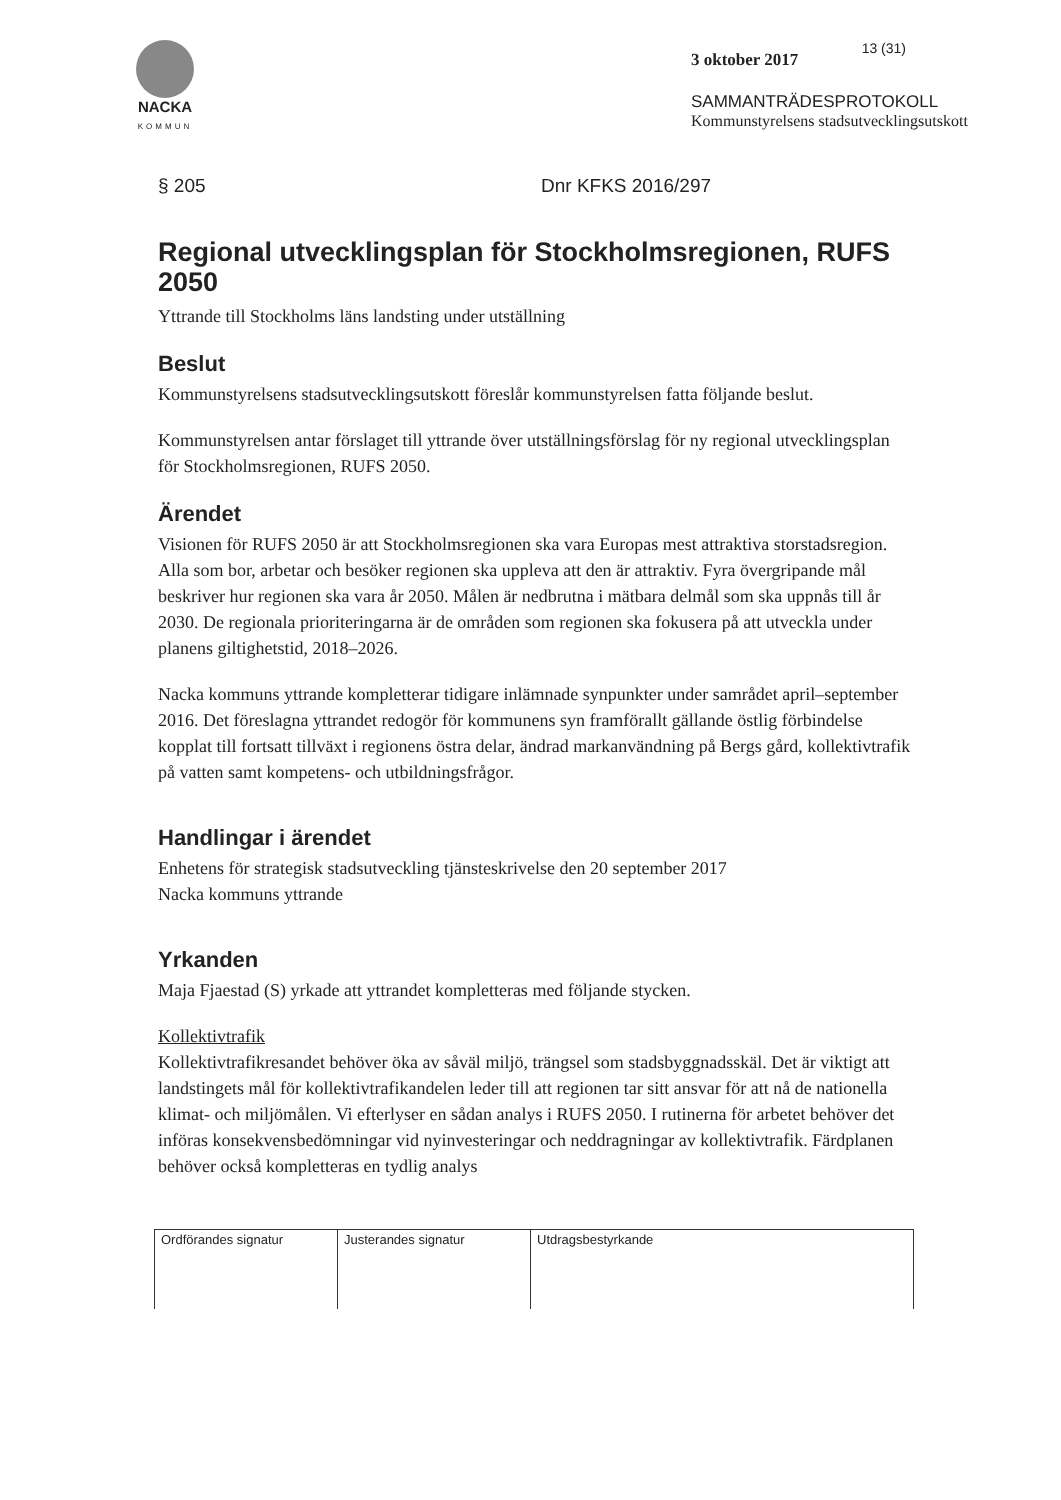NACKA
KOMMUN
13 (31)
3 oktober 2017
SAMMANTRÄDESPROTOKOLL
Kommunstyrelsens stadsutvecklingsutskott
§ 205 Dnr KFKS 2016/297
Regional utvecklingsplan för Stockholmsregionen, RUFS 2050
Yttrande till Stockholms läns landsting under utställning
Beslut
Kommunstyrelsens stadsutvecklingsutskott föreslår kommunstyrelsen fatta följande beslut.
Kommunstyrelsen antar förslaget till yttrande över utställningsförslag för ny regional utvecklingsplan för Stockholmsregionen, RUFS 2050.
Ärendet
Visionen för RUFS 2050 är att Stockholmsregionen ska vara Europas mest attraktiva storstadsregion. Alla som bor, arbetar och besöker regionen ska uppleva att den är attraktiv. Fyra övergripande mål beskriver hur regionen ska vara år 2050. Målen är nedbrutna i mätbara delmål som ska uppnås till år 2030. De regionala prioriteringarna är de områden som regionen ska fokusera på att utveckla under planens giltighetstid, 2018–2026.
Nacka kommuns yttrande kompletterar tidigare inlämnade synpunkter under samrådet april–september 2016. Det föreslagna yttrandet redogör för kommunens syn framförallt gällande östlig förbindelse kopplat till fortsatt tillväxt i regionens östra delar, ändrad markanvändning på Bergs gård, kollektivtrafik på vatten samt kompetens- och utbildningsfrågor.
Handlingar i ärendet
Enhetens för strategisk stadsutveckling tjänsteskrivelse den 20 september 2017
Nacka kommuns yttrande
Yrkanden
Maja Fjaestad (S) yrkade att yttrandet kompletteras med följande stycken.
Kollektivtrafik
Kollektivtrafikresandet behöver öka av såväl miljö, trängsel som stadsbyggnadsskäl. Det är viktigt att landstingets mål för kollektivtrafikandelen leder till att regionen tar sitt ansvar för att nå de nationella klimat- och miljömålen. Vi efterlyser en sådan analys i RUFS 2050. I rutinerna för arbetet behöver det införas konsekvensbedömningar vid nyinvesteringar och neddragningar av kollektivtrafik. Färdplanen behöver också kompletteras en tydlig analys
| Ordförandes signatur | Justerandes signatur | Utdragsbestyrkande |